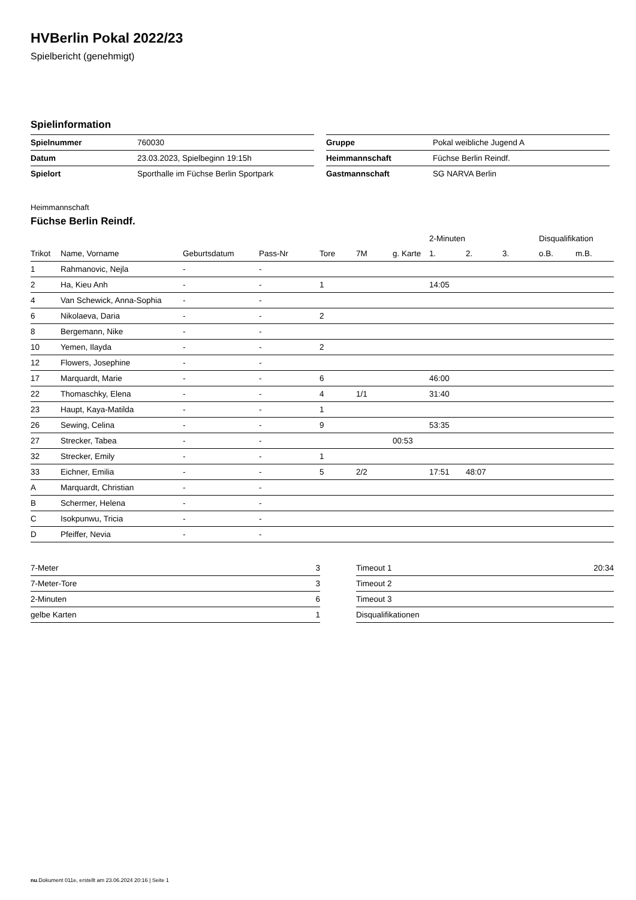HVBerlin Pokal 2022/23
Spielbericht (genehmigt)
Spielinformation
| Spielnummer | 760030 |
| Datum | 23.03.2023, Spielbeginn 19:15h |
| Spielort | Sporthalle im Füchse Berlin Sportpark |
| Gruppe | Pokal weibliche Jugend A |
| Heimmannschaft | Füchse Berlin Reindf. |
| Gastmannschaft | SG NARVA Berlin |
Heimmannschaft
Füchse Berlin Reindf.
| | | | | | | | 2-Minuten | | | Disqualifikation | |
| --- | --- | --- | --- | --- | --- | --- | --- | --- | --- | --- | --- |
| Trikot | Name, Vorname | Geburtsdatum | Pass-Nr | Tore | 7M | g. Karte | 1. | 2. | 3. | o.B. | m.B. |
| 1 | Rahmanovic, Nejla | - | - | | | | | | | | |
| 2 | Ha, Kieu Anh | - | - | 1 | | | 14:05 | | | | |
| 4 | Van Schewick, Anna-Sophia | - | - | | | | | | | | |
| 6 | Nikolaeva, Daria | - | - | 2 | | | | | | | |
| 8 | Bergemann, Nike | - | - | | | | | | | | |
| 10 | Yemen, Ilayda | - | - | 2 | | | | | | | |
| 12 | Flowers, Josephine | - | - | | | | | | | | |
| 17 | Marquardt, Marie | - | - | 6 | | | 46:00 | | | | |
| 22 | Thomaschky, Elena | - | - | 4 | 1/1 | | 31:40 | | | | |
| 23 | Haupt, Kaya-Matilda | - | - | 1 | | | | | | | |
| 26 | Sewing, Celina | - | - | 9 | | | 53:35 | | | | |
| 27 | Strecker, Tabea | - | - | | | 00:53 | | | | | |
| 32 | Strecker, Emily | - | - | 1 | | | | | | | |
| 33 | Eichner, Emilia | - | - | 5 | 2/2 | | 17:51 | 48:07 | | | |
| A | Marquardt, Christian | - | - | | | | | | | | |
| B | Schermer, Helena | - | - | | | | | | | | |
| C | Isokpunwu, Tricia | - | - | | | | | | | | |
| D | Pfeiffer, Nevia | - | - | | | | | | | | |
| 7-Meter | 3 |
| 7-Meter-Tore | 3 |
| 2-Minuten | 6 |
| gelbe Karten | 1 |
| Timeout 1 | 20:34 |
| Timeout 2 | |
| Timeout 3 | |
| Disqualifikationen | |
nu.Dokument 011e, erstellt am 23.06.2024 20:16 | Seite 1